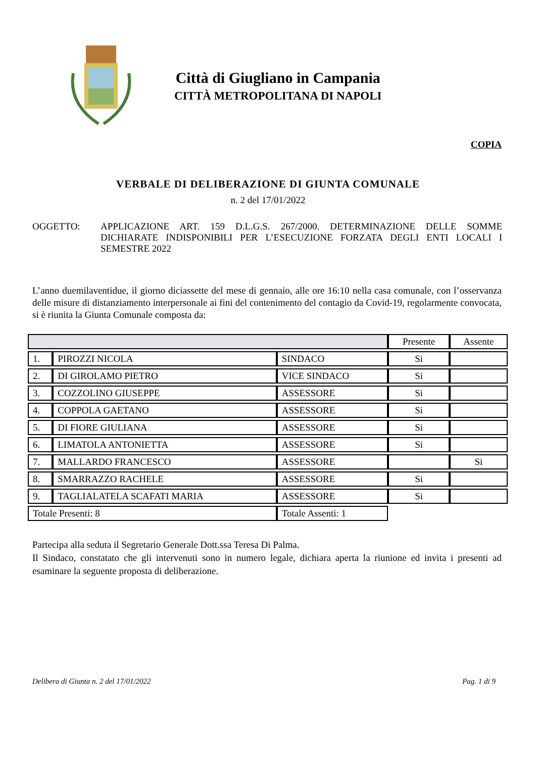Città di Giugliano in Campania
CITTÀ METROPOLITANA DI NAPOLI
COPIA
VERBALE DI DELIBERAZIONE DI GIUNTA COMUNALE
n. 2 del 17/01/2022
OGGETTO: APPLICAZIONE ART. 159 D.L.G.S. 267/2000. DETERMINAZIONE DELLE SOMME DICHIARATE INDISPONIBILI PER L’ESECUZIONE FORZATA DEGLI ENTI LOCALI I SEMESTRE 2022
L’anno duemilaventidue, il giorno diciassette del mese di gennaio, alle ore 16:10 nella casa comunale, con l’osservanza delle misure di distanziamento interpersonale ai fini del contenimento del contagio da Covid-19, regolarmente convocata, si è riunita la Giunta Comunale composta da:
| | | | Presente | Assente |
| --- | --- | --- | --- | --- |
| 1. | PIROZZI NICOLA | SINDACO | Si | |
| 2. | DI GIROLAMO PIETRO | VICE SINDACO | Si | |
| 3. | COZZOLINO GIUSEPPE | ASSESSORE | Si | |
| 4. | COPPOLA GAETANO | ASSESSORE | Si | |
| 5. | DI FIORE GIULIANA | ASSESSORE | Si | |
| 6. | LIMATOLA ANTONIETTA | ASSESSORE | Si | |
| 7. | MALLARDO FRANCESCO | ASSESSORE | | Si |
| 8. | SMARRAZZO RACHELE | ASSESSORE | Si | |
| 9. | TAGLIALATELA SCAFATI MARIA | ASSESSORE | Si | |
| Totale Presenti: 8 | | Totale Assenti: 1 | | |
Partecipa alla seduta il Segretario Generale Dott.ssa Teresa Di Palma.
Il Sindaco, constatato che gli intervenuti sono in numero legale, dichiara aperta la riunione ed invita i presenti ad esaminare la seguente proposta di deliberazione.
Delibera di Giunta n. 2 del 17/01/2022 Pag. 1 di 9